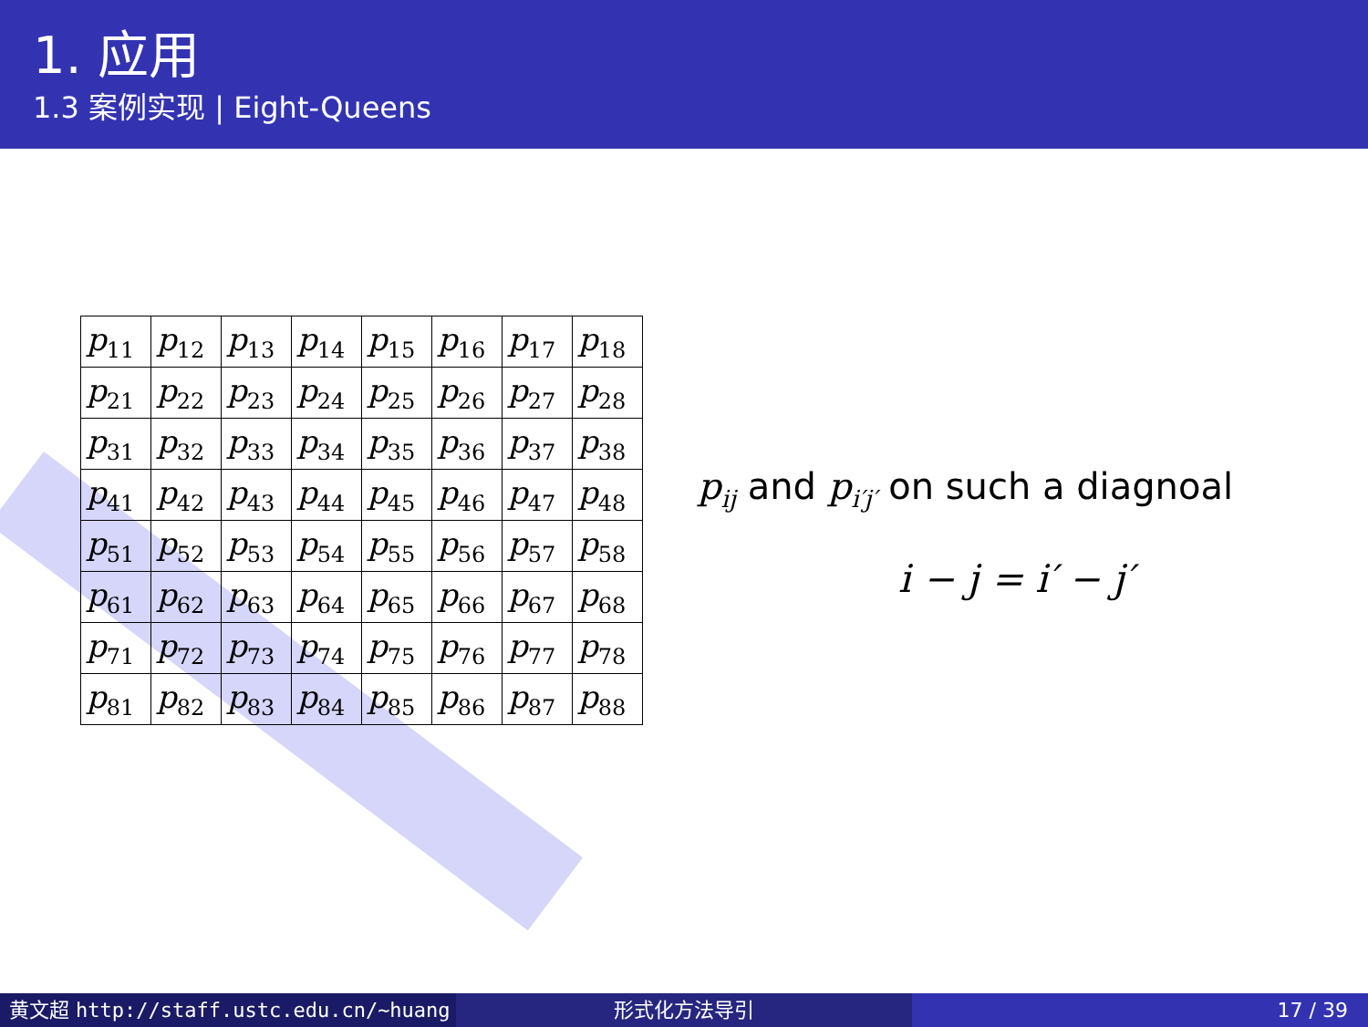1. 应用
1.3 案例实现 | Eight-Queens
| p<sub>11</sub> | p<sub>12</sub> | p<sub>13</sub> | p<sub>14</sub> | p<sub>15</sub> | p<sub>16</sub> | p<sub>17</sub> | p<sub>18</sub> |
| p<sub>21</sub> | p<sub>22</sub> | p<sub>23</sub> | p<sub>24</sub> | p<sub>25</sub> | p<sub>26</sub> | p<sub>27</sub> | p<sub>28</sub> |
| p<sub>31</sub> | p<sub>32</sub> | p<sub>33</sub> | p<sub>34</sub> | p<sub>35</sub> | p<sub>36</sub> | p<sub>37</sub> | p<sub>38</sub> |
| p<sub>41</sub> | p<sub>42</sub> | p<sub>43</sub> | p<sub>44</sub> | p<sub>45</sub> | p<sub>46</sub> | p<sub>47</sub> | p<sub>48</sub> |
| p<sub>51</sub> | p<sub>52</sub> | p<sub>53</sub> | p<sub>54</sub> | p<sub>55</sub> | p<sub>56</sub> | p<sub>57</sub> | p<sub>58</sub> |
| p<sub>61</sub> | p<sub>62</sub> | p<sub>63</sub> | p<sub>64</sub> | p<sub>65</sub> | p<sub>66</sub> | p<sub>67</sub> | p<sub>68</sub> |
| p<sub>71</sub> | p<sub>72</sub> | p<sub>73</sub> | p<sub>74</sub> | p<sub>75</sub> | p<sub>76</sub> | p<sub>77</sub> | p<sub>78</sub> |
| p<sub>81</sub> | p<sub>82</sub> | p<sub>83</sub> | p<sub>84</sub> | p<sub>85</sub> | p<sub>86</sub> | p<sub>87</sub> | p<sub>88</sub> |
p<sub>ij</sub> and p<sub>i′j′</sub> on such a diagnoal
i − j = i′ − j′
黄文超 http://staff.ustc.edu.cn/~huang 形式化方法导引 17 / 39